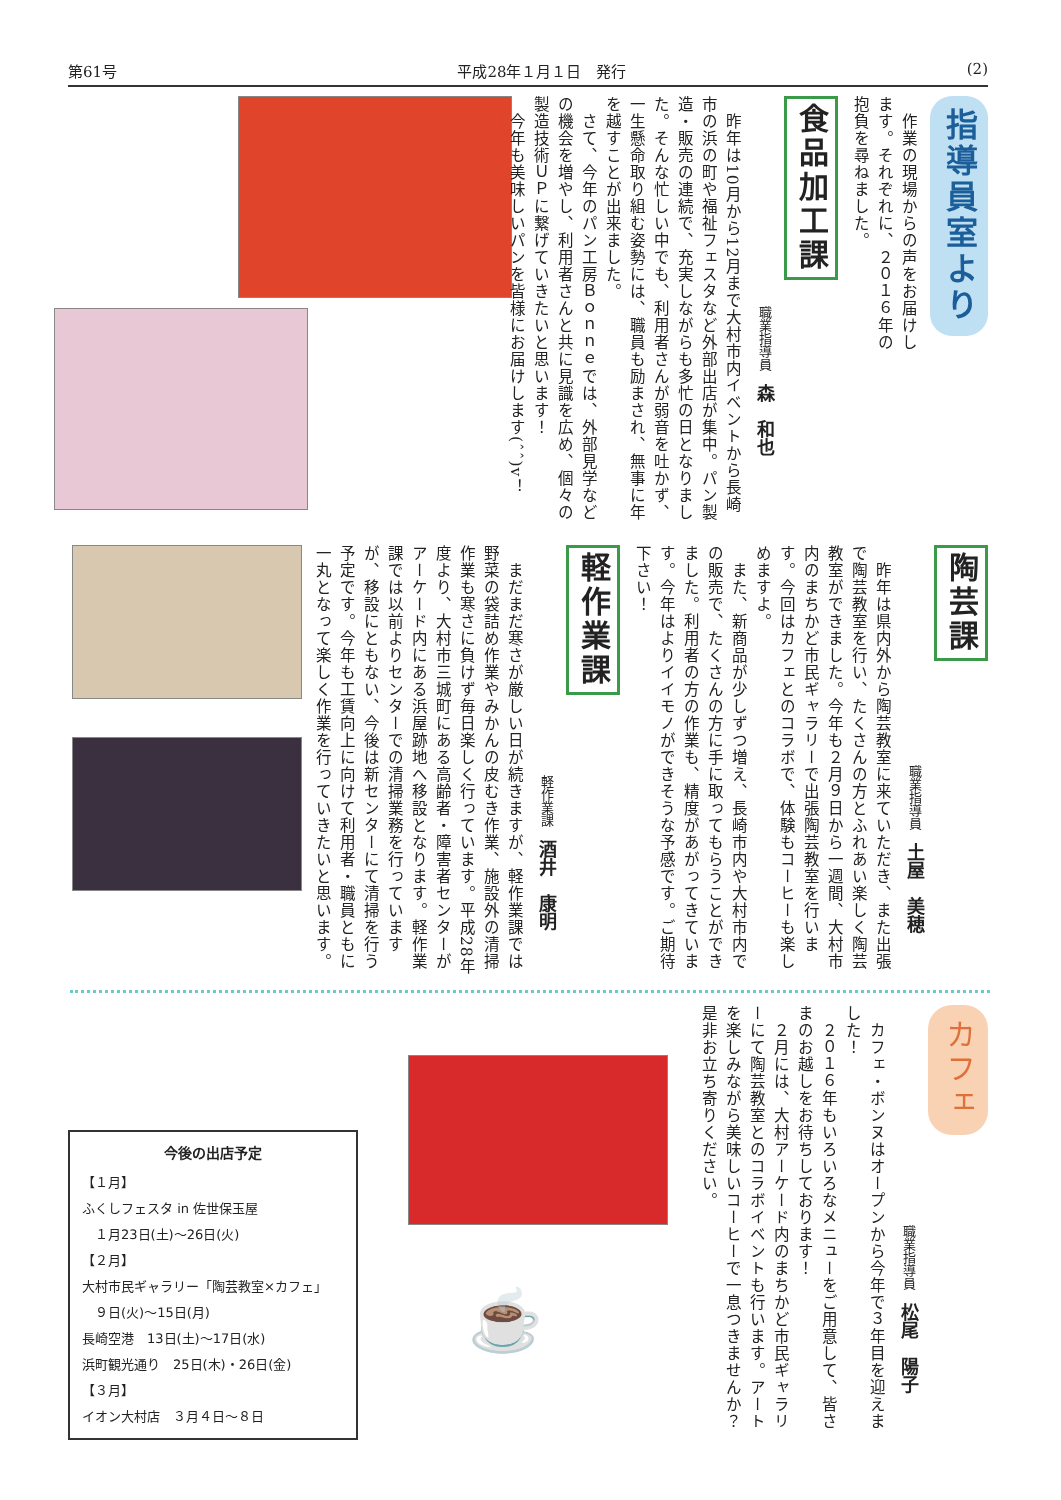第61号 平成28年１月１日　発行 (2)
指導員室より
　作業の現場からの声をお届けします。それぞれに、２０１６年の抱負を尋ねました。
食品加工課
職業指導員　森　和也
　昨年は10月から12月まで大村市内イベントから長崎市の浜の町や福祉フェスタなど外部出店が集中。パン製造・販売の連続で、充実しながらも多忙の日となりました。そんな忙しい中でも、利用者さんが弱音を吐かず、一生懸命取り組む姿勢には、職員も励まされ、無事に年を越すことが出来ました。
　さて、今年のパン工房Ｂｏｎｎｅでは、外部見学などの機会を増やし、利用者さんと共に見識を広め、個々の製造技術ＵＰに繋げていきたいと思います！
　今年も美味しいパンを皆様にお届けします(ˆˆ)v！
陶芸課
職業指導員　土屋　美穂
　昨年は県内外から陶芸教室に来ていただき、また出張で陶芸教室を行い、たくさんの方とふれあい楽しく陶芸教室ができました。今年も２月９日から一週間、大村市内のまちかど市民ギャラリーで出張陶芸教室を行います。今回はカフェとのコラボで、体験もコーヒーも楽しめますよ。
　また、新商品が少しずつ増え、長崎市内や大村市内での販売で、たくさんの方に手に取ってもらうことができました。利用者の方の作業も、精度があがってきています。今年はよりイイモノができそうな予感です。ご期待下さい！
軽作業課
軽作業課　酒井　康明
　まだまだ寒さが厳しい日が続きますが、軽作業課では野菜の袋詰め作業やみかんの皮むき作業、施設外の清掃作業も寒さに負けず毎日楽しく行っています。平成28年度より、大村市三城町にある高齢者・障害者センターがアーケード内にある浜屋跡地へ移設となります。軽作業課では以前よりセンターでの清掃業務を行っていますが、移設にともない、今後は新センターにて清掃を行う予定です。今年も工賃向上に向けて利用者・職員ともに一丸となって楽しく作業を行っていきたいと思います。
カフェ
職業指導員　松尾　陽子
　カフェ・ボンヌはオープンから今年で３年目を迎えました！
　２０１６年もいろいろなメニューをご用意して、皆さまのお越しをお待ちしております！
　２月には、大村アーケード内のまちかど市民ギャラリーにて陶芸教室とのコラボイベントも行います。アートを楽しみながら美味しいコーヒーで一息つきませんか？是非お立ち寄りください。
☕
今後の出店予定
【１月】
ふくしフェスタ in 佐世保玉屋
　１月23日(土)〜26日(火)
【２月】
大村市民ギャラリー「陶芸教室×カフェ」
　９日(火)〜15日(月)
長崎空港　13日(土)〜17日(水)
浜町観光通り　25日(木)・26日(金)
【３月】
イオン大村店　３月４日〜８日